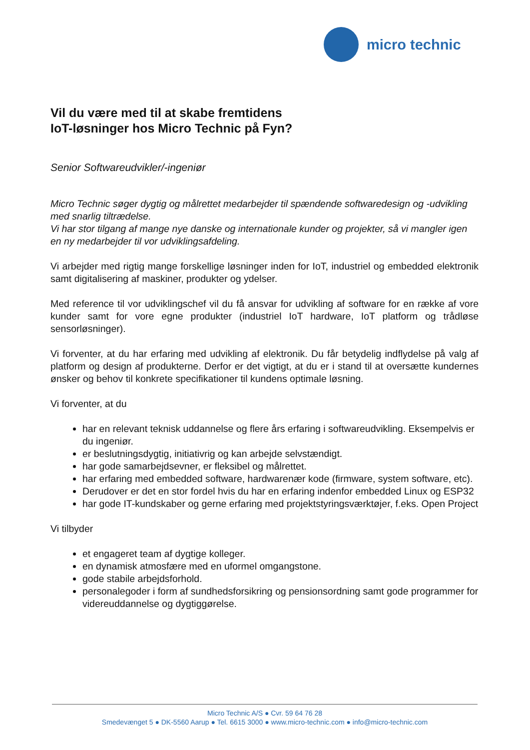micro technic
Vil du være med til at skabe fremtidens
IoT-løsninger hos Micro Technic på Fyn?
Senior Softwareudvikler/-ingeniør
Micro Technic søger dygtig og målrettet medarbejder til spændende softwaredesign og -udvikling med snarlig tiltrædelse.
Vi har stor tilgang af mange nye danske og internationale kunder og projekter, så vi mangler igen en ny medarbejder til vor udviklingsafdeling.
Vi arbejder med rigtig mange forskellige løsninger inden for IoT, industriel og embedded elektronik samt digitalisering af maskiner, produkter og ydelser.
Med reference til vor udviklingschef vil du få ansvar for udvikling af software for en række af vore kunder samt for vore egne produkter (industriel IoT hardware, IoT platform og trådløse sensorløsninger).
Vi forventer, at du har erfaring med udvikling af elektronik. Du får betydelig indflydelse på valg af platform og design af produkterne. Derfor er det vigtigt, at du er i stand til at oversætte kundernes ønsker og behov til konkrete specifikationer til kundens optimale løsning.
Vi forventer, at du
har en relevant teknisk uddannelse og flere års erfaring i softwareudvikling. Eksempelvis er du ingeniør.
er beslutningsdygtig, initiativrig og kan arbejde selvstændigt.
har gode samarbejdsevner, er fleksibel og målrettet.
har erfaring med embedded software, hardwarenær kode (firmware, system software, etc).
Derudover er det en stor fordel hvis du har en erfaring indenfor embedded Linux og ESP32
har gode IT-kundskaber og gerne erfaring med projektstyringsværktøjer, f.eks. Open Project
Vi tilbyder
et engageret team af dygtige kolleger.
en dynamisk atmosfære med en uformel omgangstone.
gode stabile arbejdsforhold.
personalegoder i form af sundhedsforsikring og pensionsordning samt gode programmer for videreuddannelse og dygtiggørelse.
Micro Technic A/S ● Cvr. 59 64 76 28
Smedevænget 5 ● DK-5560 Aarup ● Tel. 6615 3000 ● www.micro-technic.com ● info@micro-technic.com